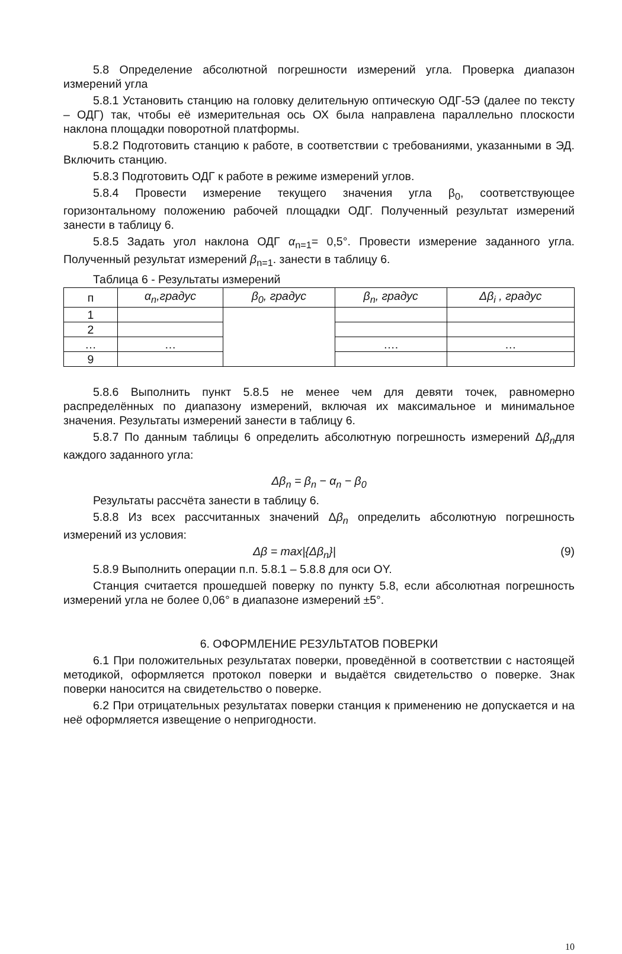5.8 Определение абсолютной погрешности измерений угла. Проверка диапазон измерений угла
5.8.1 Установить станцию на головку делительную оптическую ОДГ-5Э (далее по тексту – ОДГ) так, чтобы её измерительная ось ОХ была направлена параллельно плоскости наклона площадки поворотной платформы.
5.8.2 Подготовить станцию к работе, в соответствии с требованиями, указанными в ЭД. Включить станцию.
5.8.3 Подготовить ОДГ к работе в режиме измерений углов.
5.8.4 Провести измерение текущего значения угла β<sub>0</sub>, соответствующее горизонтальному положению рабочей площадки ОДГ. Полученный результат измерений занести в таблицу 6.
5.8.5 Задать угол наклона ОДГ α<sub>n=1</sub>= 0,5°. Провести измерение заданного угла. Полученный результат измерений β<sub>n=1</sub>. занести в таблицу 6.
Таблица 6 - Результаты измерений
| п | α<sub>n</sub> ,градус | β<sub>0</sub>, градус | β<sub>n</sub> , градус | Δ β<sub>i</sub> , градус |
| --- | --- | --- | --- | --- |
| 1 | | | | |
| 2 | | | | |
| … | … | | …. | … |
| 9 | | | | |
5.8.6 Выполнить пункт 5.8.5 не менее чем для девяти точек, равномерно распределённых по диапазону измерений, включая их максимальное и минимальное значения. Результаты измерений занести в таблицу 6.
5.8.7 По данным таблицы 6 определить абсолютную погрешность измерений Δβ<sub>n</sub>для каждого заданного угла:
Δβ<sub>n</sub> = β<sub>n</sub> − α<sub>n</sub> − β<sub>0</sub>
Результаты рассчёта занести в таблицу 6.
5.8.8 Из всех рассчитанных значений Δβ<sub>n</sub> определить абсолютную погрешность измерений из условия:
Δβ = max|{Δβ<sub>n</sub>}| (9)
5.8.9 Выполнить операции п.п. 5.8.1 – 5.8.8 для оси ОY.
Станция считается прошедшей поверку по пункту 5.8, если абсолютная погрешность измерений угла не более 0,06° в диапазоне измерений ±5°.
6. ОФОРМЛЕНИЕ РЕЗУЛЬТАТОВ ПОВЕРКИ
6.1 При положительных результатах поверки, проведённой в соответствии с настоящей методикой, оформляется протокол поверки и выдаётся свидетельство о поверке. Знак поверки наносится на свидетельство о поверке.
6.2 При отрицательных результатах поверки станция к применению не допускается и на неё оформляется извещение о непригодности.
10